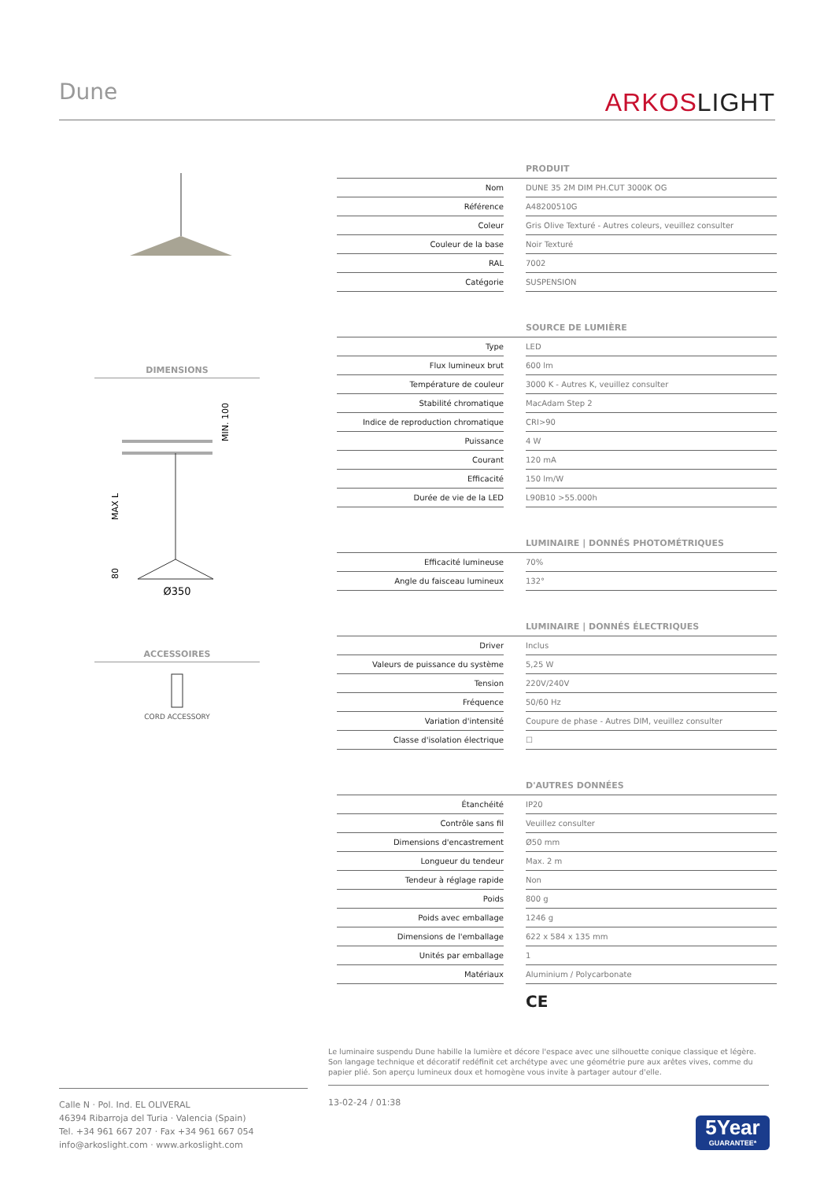Dune
ARKOSLIGHT
DIMENSIONS
Ø350
MAX L
80
MIN. 100
ACCESSOIRES
CORD ACCESSORY
| PRODUIT | | |
| --- | --- | --- |
| Nom | | DUNE 35 2M DIM PH.CUT 3000K OG |
| Référence | | A48200510G |
| Coleur | | Gris Olive Texturé - Autres coleurs, veuillez consulter |
| Couleur de la base | | Noir Texturé |
| RAL | | 7002 |
| Catégorie | | SUSPENSION |
| SOURCE DE LUMIÈRE | | |
| --- | --- | --- |
| Type | | LED |
| Flux lumineux brut | | 600 lm |
| Température de couleur | | 3000 K - Autres K, veuillez consulter |
| Stabilité chromatique | | MacAdam Step 2 |
| Indice de reproduction chromatique | | CRI>90 |
| Puissance | | 4 W |
| Courant | | 120 mA |
| Efficacité | | 150 lm/W |
| Durée de vie de la LED | | L90B10 >55.000h |
| LUMINAIRE / DONNÉS PHOTOMÉTRIQUES | | |
| --- | --- | --- |
| Efficacité lumineuse | | 70% |
| Angle du faisceau lumineux | | 132° |
| LUMINAIRE / DONNÉS ÉLECTRIQUES | | |
| --- | --- | --- |
| Driver | | Inclus |
| Valeurs de puissance du système | | 5,25 W |
| Tension | | 220V/240V |
| Fréquence | | 50/60 Hz |
| Variation d'intensité | | Coupure de phase - Autres DIM, veuillez consulter |
| Classe d'isolation électrique | | ☐ |
| D'AUTRES DONNÉES | | |
| --- | --- | --- |
| Étanchéité | | IP20 |
| Contrôle sans fil | | Veuillez consulter |
| Dimensions d'encastrement | | Ø50 mm |
| Longueur du tendeur | | Max. 2 m |
| Tendeur à réglage rapide | | Non |
| Poids | | 800 g |
| Poids avec emballage | | 1246 g |
| Dimensions de l'emballage | | 622 x 584 x 135 mm |
| Unités par emballage | | 1 |
| Matériaux | | Aluminium / Polycarbonate |
CE
Le luminaire suspendu Dune habille la lumière et décore l'espace avec une silhouette conique classique et légère. Son langage technique et décoratif redéfinit cet archétype avec une géométrie pure aux arêtes vives, comme du papier plié. Son aperçu lumineux doux et homogène vous invite à partager autour d'elle.
Calle N · Pol. Ind. EL OLIVERAL
46394 Ribarroja del Turia · Valencia (Spain)
Tel. +34 961 667 207 · Fax +34 961 667 054
info@arkoslight.com · www.arkoslight.com
13-02-24 / 01:38
5Year
GUARANTEE*